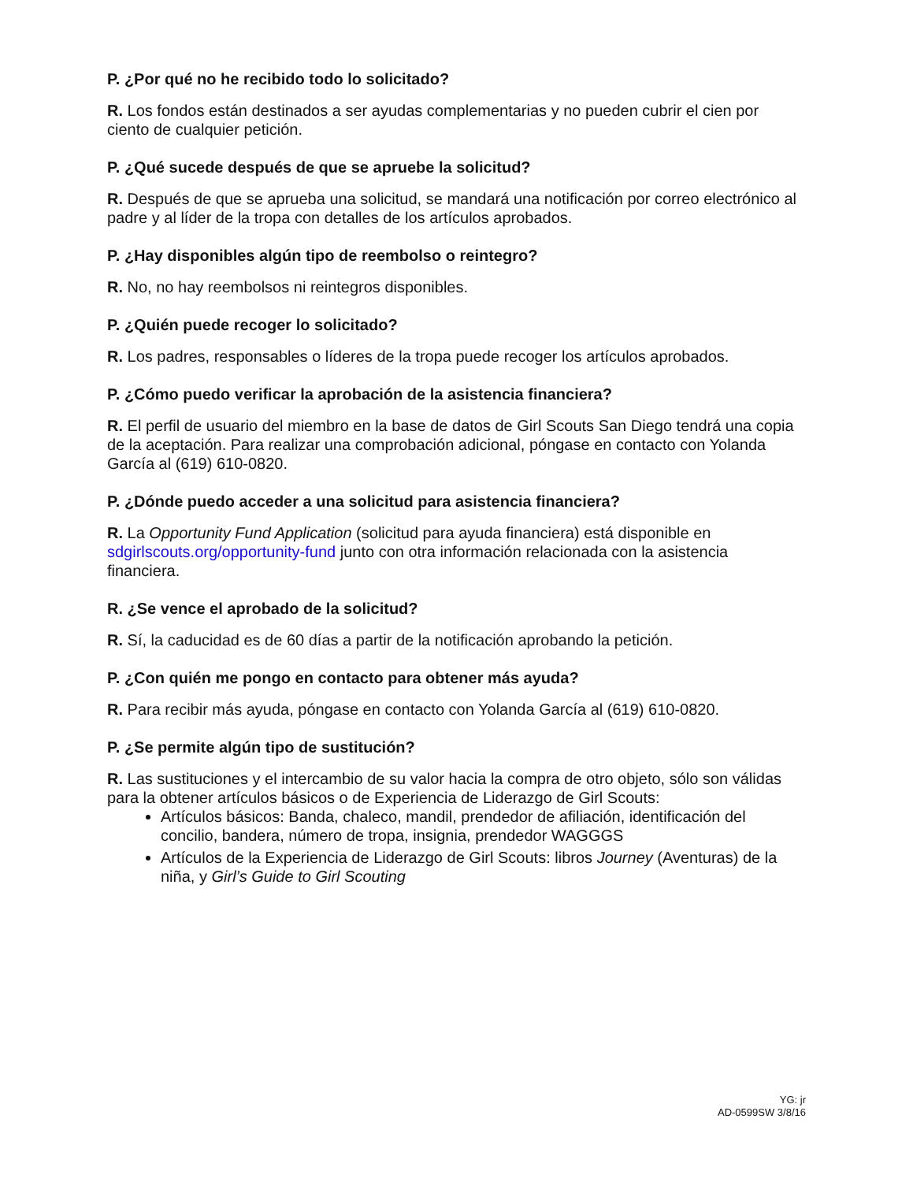P. ¿Por qué no he recibido todo lo solicitado?
R. Los fondos están destinados a ser ayudas complementarias y no pueden cubrir el cien por ciento de cualquier petición.
P. ¿Qué sucede después de que se apruebe la solicitud?
R. Después de que se aprueba una solicitud, se mandará una notificación por correo electrónico al padre y al líder de la tropa con detalles de los artículos aprobados.
P. ¿Hay disponibles algún tipo de reembolso o reintegro?
R. No, no hay reembolsos ni reintegros disponibles.
P. ¿Quién puede recoger lo solicitado?
R. Los padres, responsables o líderes de la tropa puede recoger los artículos aprobados.
P. ¿Cómo puedo verificar la aprobación de la asistencia financiera?
R. El perfil de usuario del miembro en la base de datos de Girl Scouts San Diego tendrá una copia de la aceptación. Para realizar una comprobación adicional, póngase en contacto con Yolanda García al (619) 610-0820.
P. ¿Dónde puedo acceder a una solicitud para asistencia financiera?
R. La Opportunity Fund Application (solicitud para ayuda financiera) está disponible en sdgirlscouts.org/opportunity-fund junto con otra información relacionada con la asistencia financiera.
R. ¿Se vence el aprobado de la solicitud?
R. Sí, la caducidad es de 60 días a partir de la notificación aprobando la petición.
P. ¿Con quién me pongo en contacto para obtener más ayuda?
R. Para recibir más ayuda, póngase en contacto con Yolanda García al (619) 610-0820.
P. ¿Se permite algún tipo de sustitución?
R. Las sustituciones y el intercambio de su valor hacia la compra de otro objeto, sólo son válidas para la obtener artículos básicos o de Experiencia de Liderazgo de Girl Scouts:
Artículos básicos: Banda, chaleco, mandil, prendedor de afiliación, identificación del concilio, bandera, número de tropa, insignia, prendedor WAGGGS
Artículos de la Experiencia de Liderazgo de Girl Scouts: libros Journey (Aventuras) de la niña, y Girl’s Guide to Girl Scouting
YG: jr
AD-0599SW 3/8/16